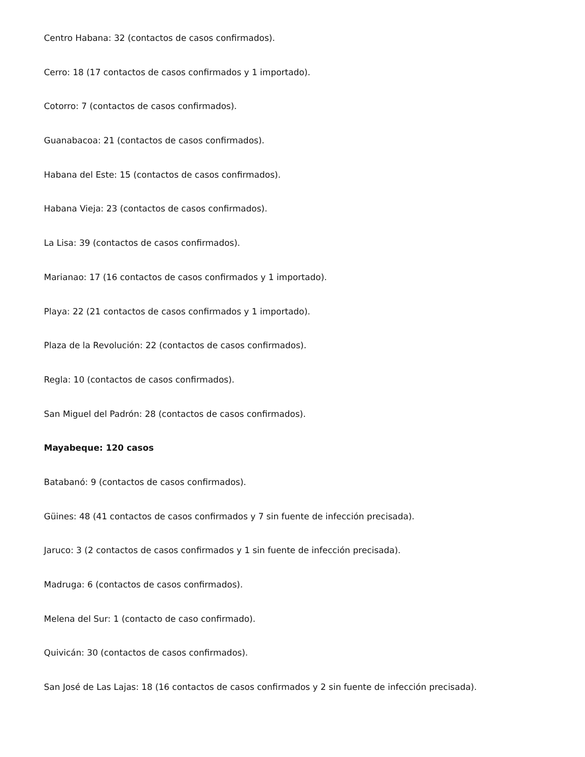Centro Habana: 32 (contactos de casos confirmados).
Cerro: 18 (17 contactos de casos confirmados y 1 importado).
Cotorro: 7 (contactos de casos confirmados).
Guanabacoa: 21 (contactos de casos confirmados).
Habana del Este: 15 (contactos de casos confirmados).
Habana Vieja: 23 (contactos de casos confirmados).
La Lisa: 39 (contactos de casos confirmados).
Marianao: 17 (16 contactos de casos confirmados y 1 importado).
Playa: 22 (21 contactos de casos confirmados y 1 importado).
Plaza de la Revolución: 22 (contactos de casos confirmados).
Regla: 10 (contactos de casos confirmados).
San Miguel del Padrón: 28 (contactos de casos confirmados).
Mayabeque: 120 casos
Batabanó: 9 (contactos de casos confirmados).
Güines: 48 (41 contactos de casos confirmados y 7 sin fuente de infección precisada).
Jaruco: 3 (2 contactos de casos confirmados y 1 sin fuente de infección precisada).
Madruga: 6 (contactos de casos confirmados).
Melena del Sur: 1 (contacto de caso confirmado).
Quivicán: 30 (contactos de casos confirmados).
San José de Las Lajas: 18 (16 contactos de casos confirmados y 2 sin fuente de infección precisada).